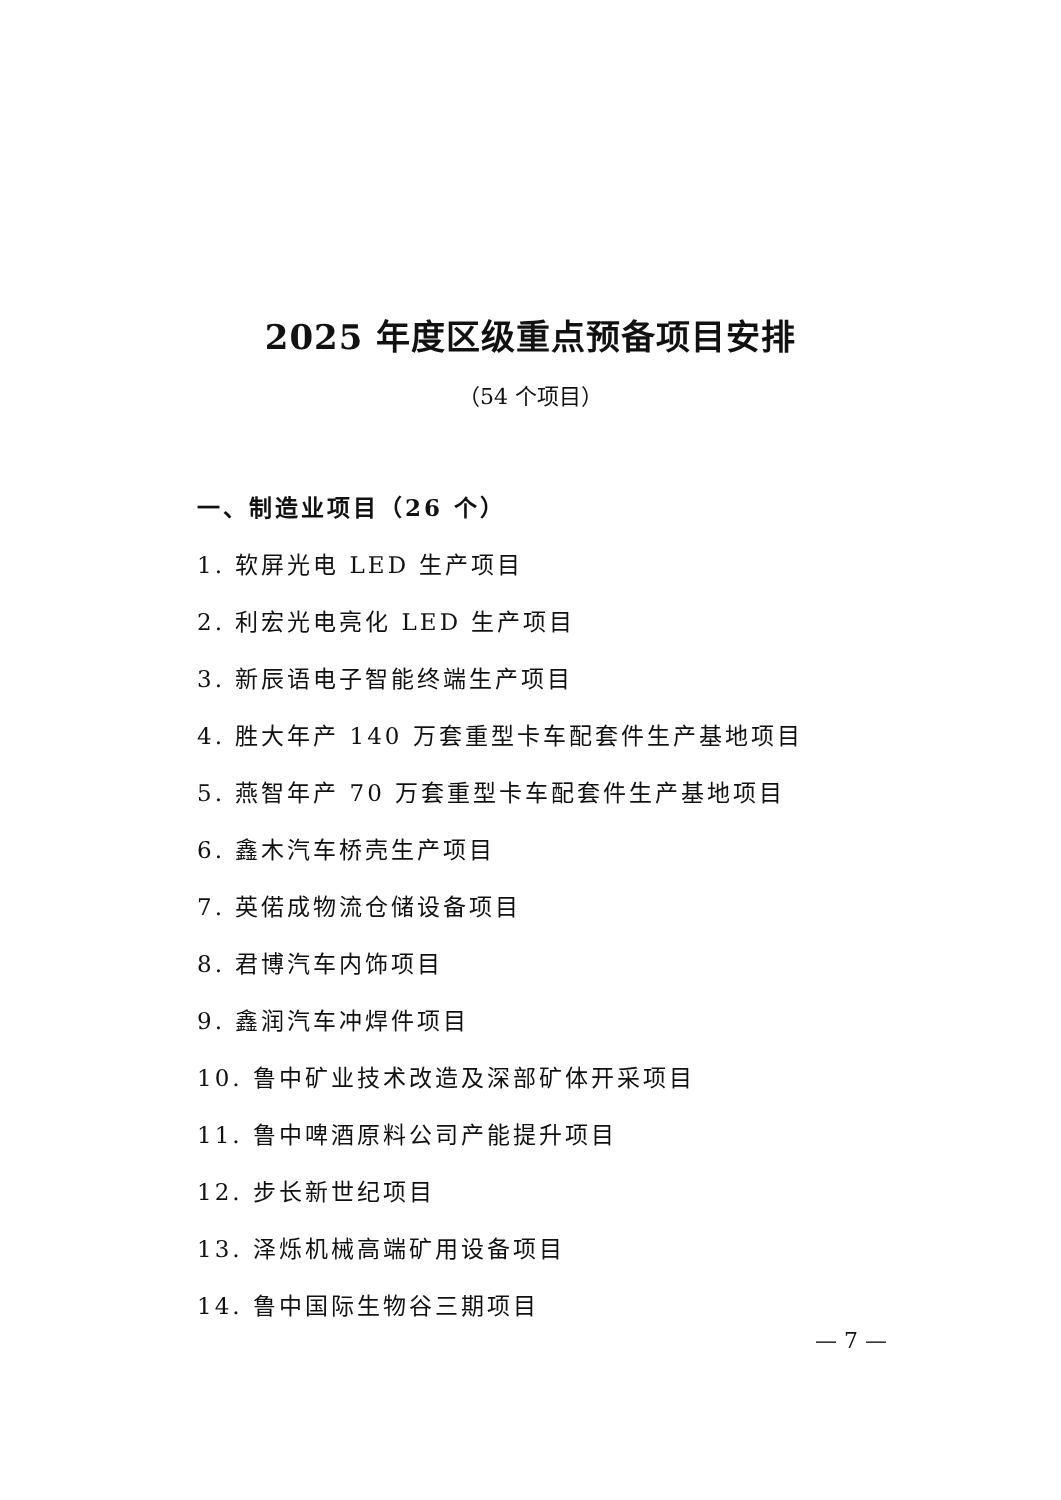2025 年度区级重点预备项目安排
（54 个项目）
一、制造业项目（26 个）
1. 软屏光电 LED 生产项目
2. 利宏光电亮化 LED 生产项目
3. 新辰语电子智能终端生产项目
4. 胜大年产 140 万套重型卡车配套件生产基地项目
5. 燕智年产 70 万套重型卡车配套件生产基地项目
6. 鑫木汽车桥壳生产项目
7. 英偌成物流仓储设备项目
8. 君博汽车内饰项目
9. 鑫润汽车冲焊件项目
10. 鲁中矿业技术改造及深部矿体开采项目
11. 鲁中啤酒原料公司产能提升项目
12. 步长新世纪项目
13. 泽烁机械高端矿用设备项目
14. 鲁中国际生物谷三期项目
— 7 —